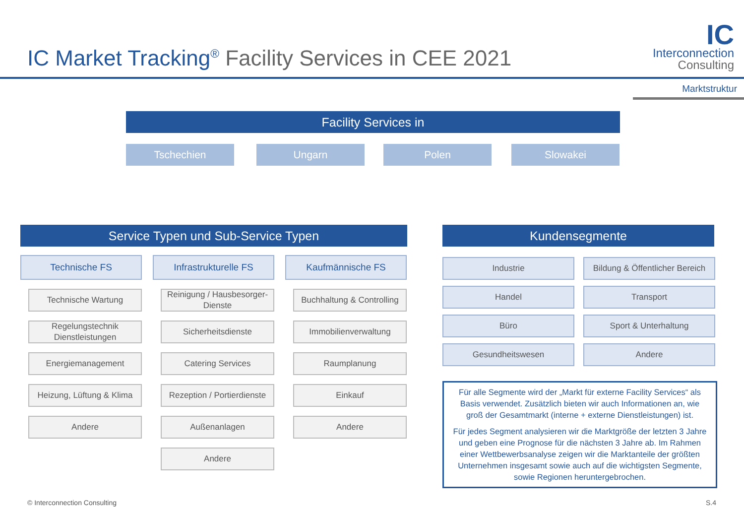IC Market Tracking<sup>®</sup> Facility Services in CEE 2021
IC
Interconnection
Consulting
Marktstruktur
Facility Services in
Tschechien Ungarn Polen Slowakei
Service Typen und Sub-Service Typen Kundensegmente
Technische FS
Technische Wartung
Regelungstechnik Dienstleistungen
Energiemanagement
Heizung, Lüftung & Klima
Andere
Infrastrukturelle FS
Reinigung / Hausbesorger-Dienste
Sicherheitsdienste
Catering Services
Rezeption / Portierdienste
Außenanlagen
Andere
Kaufmännische FS
Buchhaltung & Controlling
Immobilienverwaltung
Raumplanung
Einkauf
Andere
Industrie
Bildung & Öffentlicher Bereich
Handel
Transport
Büro
Sport & Unterhaltung
Gesundheitswesen
Andere
Für alle Segmente wird der „Markt für externe Facility Services“ als Basis verwendet. Zusätzlich bieten wir auch Informationen an, wie groß der Gesamtmarkt (interne + externe Dienstleistungen) ist.
Für jedes Segment analysieren wir die Marktgröße der letzten 3 Jahre und geben eine Prognose für die nächsten 3 Jahre ab. Im Rahmen einer Wettbewerbsanalyse zeigen wir die Marktanteile der größten Unternehmen insgesamt sowie auch auf die wichtigsten Segmente, sowie Regionen heruntergebrochen.
© Interconnection Consulting S.4